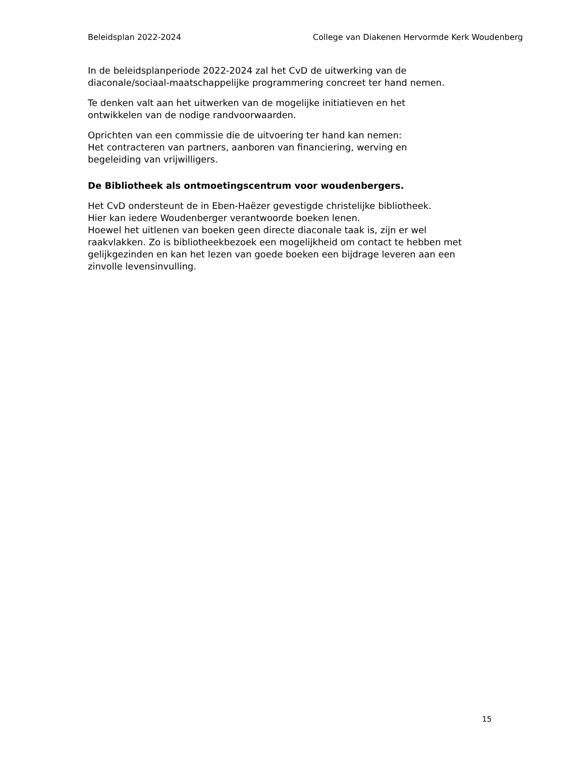Beleidsplan 2022-2024 College van Diakenen Hervormde Kerk Woudenberg
In de beleidsplanperiode 2022-2024 zal het CvD de uitwerking van de
diaconale/sociaal-maatschappelijke programmering concreet ter hand nemen.
Te denken valt aan het uitwerken van de mogelijke initiatieven en het
ontwikkelen van de nodige randvoorwaarden.
Oprichten van een commissie die de uitvoering ter hand kan nemen:
Het contracteren van partners, aanboren van financiering, werving en
begeleiding van vrijwilligers.
De Bibliotheek als ontmoetingscentrum voor woudenbergers.
Het CvD ondersteunt de in Eben-Haëzer gevestigde christelijke bibliotheek.
Hier kan iedere Woudenberger verantwoorde boeken lenen.
Hoewel het uitlenen van boeken geen directe diaconale taak is, zijn er wel
raakvlakken. Zo is bibliotheekbezoek een mogelijkheid om contact te hebben met
gelijkgezinden en kan het lezen van goede boeken een bijdrage leveren aan een
zinvolle levensinvulling.
15